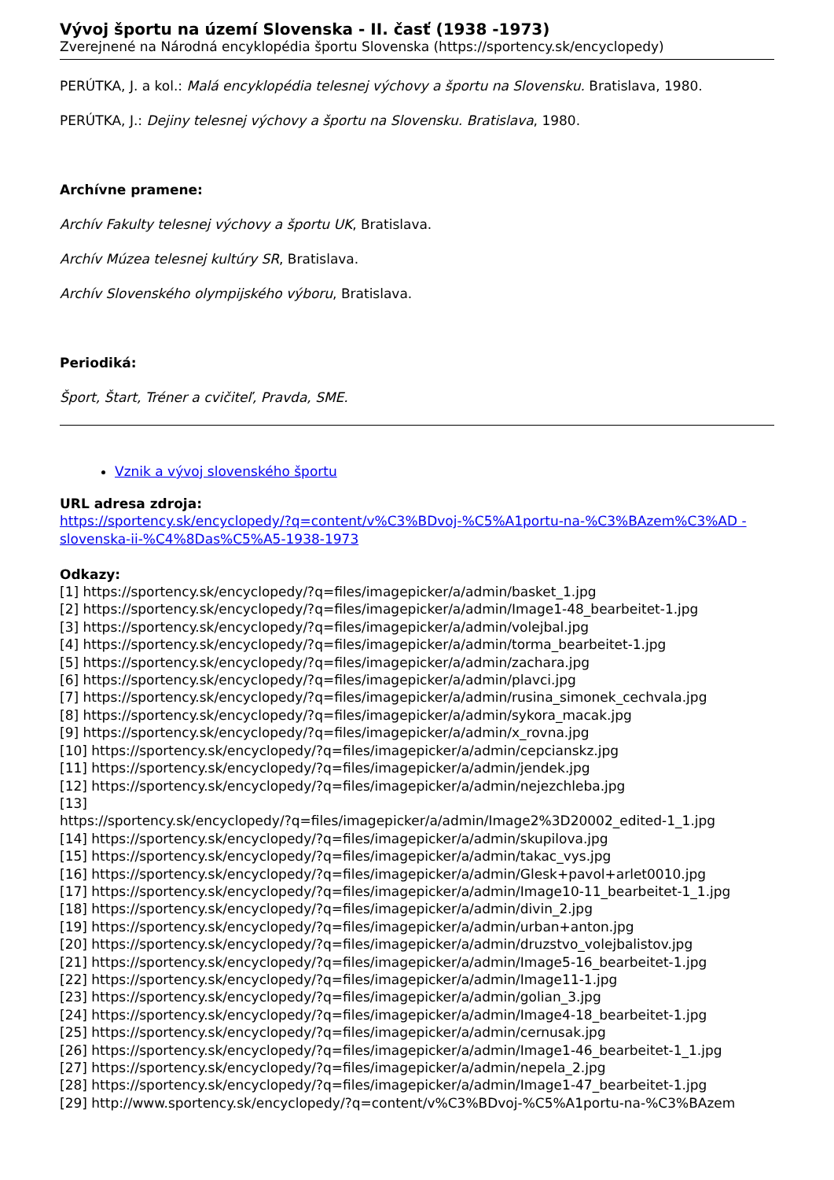Vývoj športu na území Slovenska - II. časť (1938 -1973)
Zverejnené na Národná encyklopédia športu Slovenska (https://sportency.sk/encyclopedy)
PERÚTKA, J. a kol.: Malá encyklopédia telesnej výchovy a športu na Slovensku. Bratislava, 1980.
PERÚTKA, J.: Dejiny telesnej výchovy a športu na Slovensku. Bratislava, 1980.
Archívne pramene:
Archív Fakulty telesnej výchovy a športu UK, Bratislava.
Archív Múzea telesnej kultúry SR, Bratislava.
Archív Slovenského olympijského výboru, Bratislava.
Periodiká:
Šport, Štart, Tréner a cvičiteľ, Pravda, SME.
Vznik a vývoj slovenského športu
URL adresa zdroja:
https://sportency.sk/encyclopedy/?q=content/v%C3%BDvoj-%C5%A1portu-na-%C3%BAzem%C3%AD -slovenska-ii-%C4%8Das%C5%A5-1938-1973
Odkazy:
[1] https://sportency.sk/encyclopedy/?q=files/imagepicker/a/admin/basket_1.jpg
[2] https://sportency.sk/encyclopedy/?q=files/imagepicker/a/admin/Image1-48_bearbeitet-1.jpg
[3] https://sportency.sk/encyclopedy/?q=files/imagepicker/a/admin/volejbal.jpg
[4] https://sportency.sk/encyclopedy/?q=files/imagepicker/a/admin/torma_bearbeitet-1.jpg
[5] https://sportency.sk/encyclopedy/?q=files/imagepicker/a/admin/zachara.jpg
[6] https://sportency.sk/encyclopedy/?q=files/imagepicker/a/admin/plavci.jpg
[7] https://sportency.sk/encyclopedy/?q=files/imagepicker/a/admin/rusina_simonek_cechvala.jpg
[8] https://sportency.sk/encyclopedy/?q=files/imagepicker/a/admin/sykora_macak.jpg
[9] https://sportency.sk/encyclopedy/?q=files/imagepicker/a/admin/x_rovna.jpg
[10] https://sportency.sk/encyclopedy/?q=files/imagepicker/a/admin/cepcianskz.jpg
[11] https://sportency.sk/encyclopedy/?q=files/imagepicker/a/admin/jendek.jpg
[12] https://sportency.sk/encyclopedy/?q=files/imagepicker/a/admin/nejezchleba.jpg
[13]
https://sportency.sk/encyclopedy/?q=files/imagepicker/a/admin/Image2%3D20002_edited-1_1.jpg
[14] https://sportency.sk/encyclopedy/?q=files/imagepicker/a/admin/skupilova.jpg
[15] https://sportency.sk/encyclopedy/?q=files/imagepicker/a/admin/takac_vys.jpg
[16] https://sportency.sk/encyclopedy/?q=files/imagepicker/a/admin/Glesk+pavol+arlet0010.jpg
[17] https://sportency.sk/encyclopedy/?q=files/imagepicker/a/admin/Image10-11_bearbeitet-1_1.jpg
[18] https://sportency.sk/encyclopedy/?q=files/imagepicker/a/admin/divin_2.jpg
[19] https://sportency.sk/encyclopedy/?q=files/imagepicker/a/admin/urban+anton.jpg
[20] https://sportency.sk/encyclopedy/?q=files/imagepicker/a/admin/druzstvo_volejbalistov.jpg
[21] https://sportency.sk/encyclopedy/?q=files/imagepicker/a/admin/Image5-16_bearbeitet-1.jpg
[22] https://sportency.sk/encyclopedy/?q=files/imagepicker/a/admin/Image11-1.jpg
[23] https://sportency.sk/encyclopedy/?q=files/imagepicker/a/admin/golian_3.jpg
[24] https://sportency.sk/encyclopedy/?q=files/imagepicker/a/admin/Image4-18_bearbeitet-1.jpg
[25] https://sportency.sk/encyclopedy/?q=files/imagepicker/a/admin/cernusak.jpg
[26] https://sportency.sk/encyclopedy/?q=files/imagepicker/a/admin/Image1-46_bearbeitet-1_1.jpg
[27] https://sportency.sk/encyclopedy/?q=files/imagepicker/a/admin/nepela_2.jpg
[28] https://sportency.sk/encyclopedy/?q=files/imagepicker/a/admin/Image1-47_bearbeitet-1.jpg
[29] http://www.sportency.sk/encyclopedy/?q=content/v%C3%BDvoj-%C5%A1portu-na-%C3%BAzem